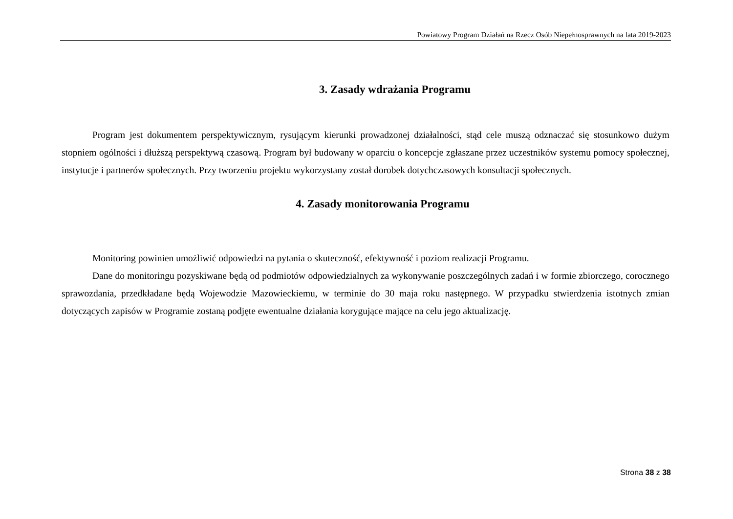Powiatowy Program Działań na Rzecz Osób Niepełnosprawnych na lata 2019-2023
3. Zasady wdrażania Programu
Program jest dokumentem perspektywicznym, rysującym kierunki prowadzonej działalności, stąd cele muszą odznaczać się stosunkowo dużym stopniem ogólności i dłuższą perspektywą czasową. Program był budowany w oparciu o koncepcje zgłaszane przez uczestników systemu pomocy społecznej, instytucje i partnerów społecznych. Przy tworzeniu projektu wykorzystany został dorobek dotychczasowych konsultacji społecznych.
4. Zasady monitorowania Programu
Monitoring powinien umożliwić odpowiedzi na pytania o skuteczność, efektywność i poziom realizacji Programu.
Dane do monitoringu pozyskiwane będą od podmiotów odpowiedzialnych za wykonywanie poszczególnych zadań i w formie zbiorczego, corocznego sprawozdania, przedkładane będą Wojewodzie Mazowieckiemu, w terminie do 30 maja roku następnego. W przypadku stwierdzenia istotnych zmian dotyczących zapisów w Programie zostaną podjęte ewentualne działania korygujące mające na celu jego aktualizację.
Strona 38 z 38